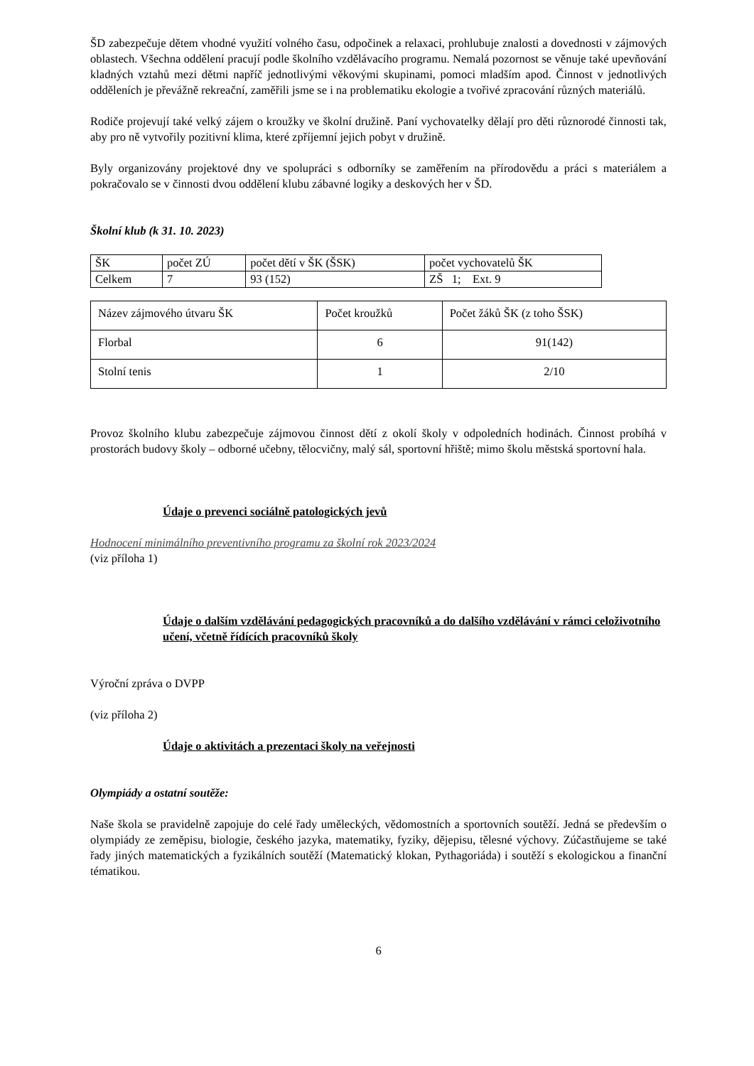ŠD zabezpečuje dětem vhodné využití volného času, odpočinek a relaxaci, prohlubuje znalosti a dovednosti v zájmových oblastech. Všechna oddělení pracují podle školního vzdělávacího programu. Nemalá pozornost se věnuje také upevňování kladných vztahů mezi dětmi napříč jednotlivými věkovými skupinami, pomoci mladším apod. Činnost v jednotlivých odděleních je převážně rekreační, zaměřili jsme se i na problematiku ekologie a tvořivé zpracování různých materiálů.
Rodiče projevují také velký zájem o kroužky ve školní družině. Paní vychovatelky dělají pro děti různorodé činnosti tak, aby pro ně vytvořily pozitivní klima, které zpříjemní jejich pobyt v družině.
Byly organizovány projektové dny ve spolupráci s odborníky se zaměřením na přírodovědu a práci s materiálem a pokračovalo se v činnosti dvou oddělení klubu zábavné logiky a deskových her v ŠD.
Školní klub (k 31. 10. 2023)
| ŠK | počet ZÚ | počet dětí v ŠK (ŠSK) | počet vychovatelů ŠK |
| Celkem | 7 | 93 (152) | ZŠ 1; Ext. 9 |
| Název zájmového útvaru ŠK | Počet kroužků | Počet žáků ŠK (z toho ŠSK) |
| Florbal | 6 | 91(142) |
| Stolní tenis | 1 | 2/10 |
Provoz školního klubu zabezpečuje zájmovou činnost dětí z okolí školy v odpoledních hodinách. Činnost probíhá v prostorách budovy školy – odborné učebny, tělocvičny, malý sál, sportovní hřiště; mimo školu městská sportovní hala.
Údaje o prevenci sociálně patologických jevů
Hodnocení minimálního preventivního programu za školní rok 2023/2024
(viz příloha 1)
Údaje o dalším vzdělávání pedagogických pracovníků a do dalšího vzdělávání v rámci celoživotního učení, včetně řídících pracovníků školy
Výroční zpráva o DVPP
(viz příloha 2)
Údaje o aktivitách a prezentaci školy na veřejnosti
Olympiády a ostatní soutěže:
Naše škola se pravidelně zapojuje do celé řady uměleckých, vědomostních a sportovních soutěží. Jedná se především o olympiády ze zeměpisu, biologie, českého jazyka, matematiky, fyziky, dějepisu, tělesné výchovy. Zúčastňujeme se také řady jiných matematických a fyzikálních soutěží (Matematický klokan, Pythagoriáda) i soutěží s ekologickou a finanční tématikou.
6